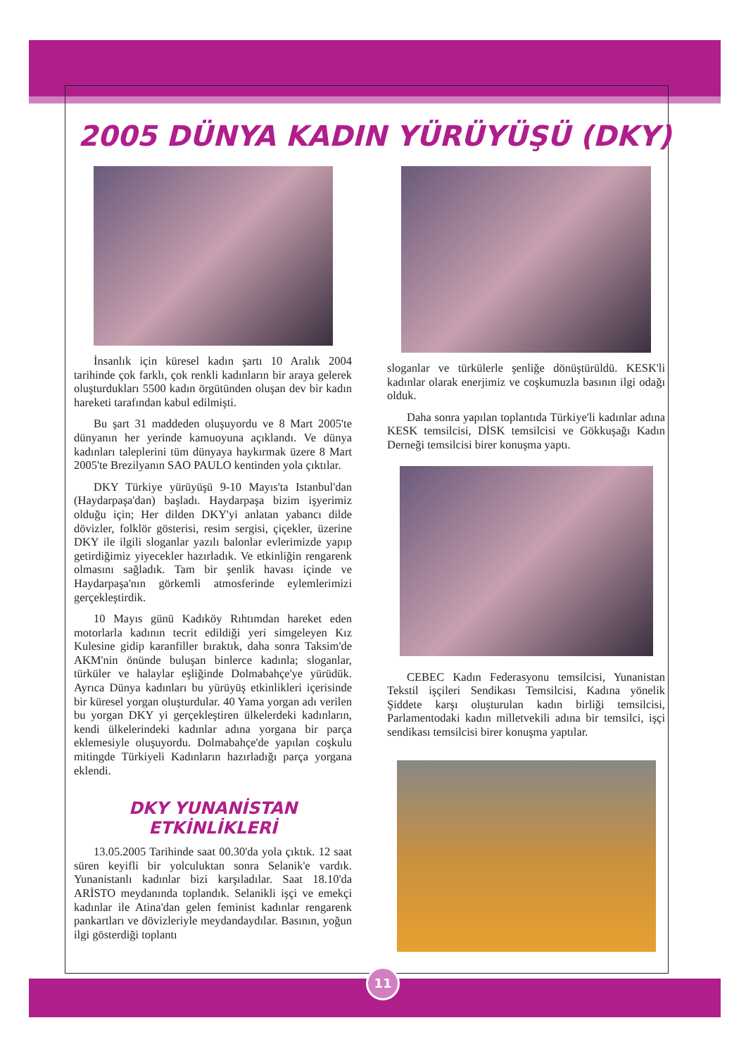2005 DÜNYA KADIN YÜRÜYÜŞÜ (DKY)
İnsanlık için küresel kadın şartı 10 Aralık 2004 tarihinde çok farklı, çok renkli kadınların bir araya gelerek oluşturdukları 5500 kadın örgütünden oluşan dev bir kadın hareketi tarafından kabul edilmişti.
Bu şart 31 maddeden oluşuyordu ve 8 Mart 2005'te dünyanın her yerinde kamuoyuna açıklandı. Ve dünya kadınları taleplerini tüm dünyaya haykırmak üzere 8 Mart 2005'te Brezilyanın SAO PAULO kentinden yola çıktılar.
DKY Türkiye yürüyüşü 9-10 Mayıs'ta Istanbul'dan (Haydarpaşa'dan) başladı. Haydarpaşa bizim işyerimiz olduğu için; Her dilden DKY'yi anlatan yabancı dilde dövizler, folklör gösterisi, resim sergisi, çiçekler, üzerine DKY ile ilgili sloganlar yazılı balonlar evlerimizde yapıp getirdiğimiz yiyecekler hazırladık. Ve etkinliğin rengarenk olmasını sağladık. Tam bir şenlik havası içinde ve Haydarpaşa'nın görkemli atmosferinde eylemlerimizi gerçekleştirdik.
10 Mayıs günü Kadıköy Rıhtımdan hareket eden motorlarla kadının tecrit edildiği yeri simgeleyen Kız Kulesine gidip karanfiller bıraktık, daha sonra Taksim'de AKM'nin önünde buluşan binlerce kadınla; sloganlar, türküler ve halaylar eşliğinde Dolmabahçe'ye yürüdük. Ayrıca Dünya kadınları bu yürüyüş etkinlikleri içerisinde bir küresel yorgan oluşturdular. 40 Yama yorgan adı verilen bu yorgan DKY yi gerçekleştiren ülkelerdeki kadınların, kendi ülkelerindeki kadınlar adına yorgana bir parça eklemesiyle oluşuyordu. Dolmabahçe'de yapılan coşkulu mitingde Türkiyeli Kadınların hazırladığı parça yorgana eklendi.
DKY YUNANİSTAN
ETKİNLİKLERİ
13.05.2005 Tarihinde saat 00.30'da yola çıktık. 12 saat süren keyifli bir yolculuktan sonra Selanik'e vardık. Yunanistanlı kadınlar bizi karşıladılar. Saat 18.10'da ARİSTO meydanında toplandık. Selanikli işçi ve emekçi kadınlar ile Atina'dan gelen feminist kadınlar rengarenk pankartları ve dövizleriyle meydandaydılar. Basının, yoğun ilgi gösterdiği toplantı
sloganlar ve türkülerle şenliğe dönüştürüldü. KESK'li kadınlar olarak enerjimiz ve coşkumuzla basının ilgi odağı olduk.
Daha sonra yapılan toplantıda Türkiye'li kadınlar adına KESK temsilcisi, DİSK temsilcisi ve Gökkuşağı Kadın Derneği temsilcisi birer konuşma yaptı.
CEBEC Kadın Federasyonu temsilcisi, Yunanistan Tekstil işçileri Sendikası Temsilcisi, Kadına yönelik Şiddete karşı oluşturulan kadın birliği temsilcisi, Parlamentodaki kadın milletvekili adına bir temsilci, işçi sendikası temsilcisi birer konuşma yaptılar.
11